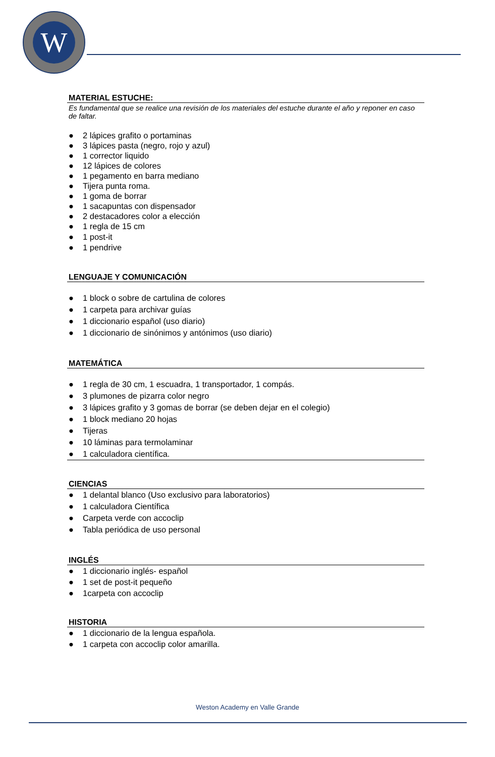W
MATERIAL ESTUCHE:
Es fundamental que se realice una revisión de los materiales del estuche durante el año y reponer en caso de faltar.
● 2 lápices grafito o portaminas
● 3 lápices pasta (negro, rojo y azul)
● 1 corrector liquido
● 12 lápices de colores
● 1 pegamento en barra mediano
● Tijera punta roma.
● 1 goma de borrar
● 1 sacapuntas con dispensador
● 2 destacadores color a elección
● 1 regla de 15 cm
● 1 post-it
● 1 pendrive
LENGUAJE Y COMUNICACIÓN
● 1 block o sobre de cartulina de colores
● 1 carpeta para archivar guías
● 1 diccionario español (uso diario)
● 1 diccionario de sinónimos y antónimos (uso diario)
MATEMÁTICA
● 1 regla de 30 cm, 1 escuadra, 1 transportador, 1 compás.
● 3 plumones de pizarra color negro
● 3 lápices grafito y 3 gomas de borrar (se deben dejar en el colegio)
● 1 block mediano 20 hojas
● Tijeras
● 10 láminas para termolaminar
● 1 calculadora científica.
CIENCIAS
● 1 delantal blanco (Uso exclusivo para laboratorios)
● 1 calculadora Científica
● Carpeta verde con accoclip
● Tabla periódica de uso personal
INGLÉS
● 1 diccionario inglés- español
● 1 set de post-it pequeño
● 1carpeta con accoclip
HISTORIA
● 1 diccionario de la lengua española.
● 1 carpeta con accoclip color amarilla.
Weston Academy en Valle Grande